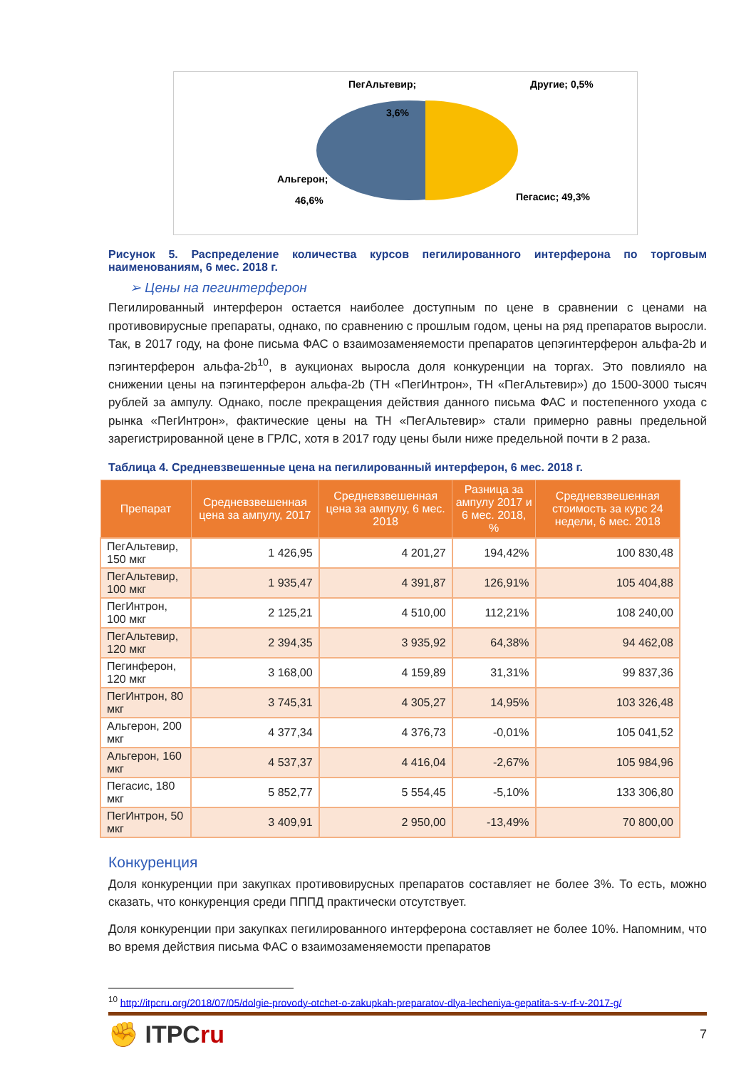ПегАльтевир;
3,6%
Другие; 0,5%
Альгерон;
46,6%
Пегасис; 49,3%
Рисунок 5. Распределение количества курсов пегилированного интерферона по торговым наименованиям, 6 мес. 2018 г.
➢ Цены на пегинтерферон
Пегилированный интерферон остается наиболее доступным по цене в сравнении с ценами на противовирусные препараты, однако, по сравнению с прошлым годом, цены на ряд препаратов выросли. Так, в 2017 году, на фоне письма ФАС о взаимозаменяемости препаратов цепэгинтерферон альфа-2b и пэгинтерферон альфа-2b<sup>10</sup>, в аукционах выросла доля конкуренции на торгах. Это повлияло на снижении цены на пэгинтерферон альфа-2b (ТН «ПегИнтрон», ТН «ПегАльтевир») до 1500-3000 тысяч рублей за ампулу. Однако, после прекращения действия данного письма ФАС и постепенного ухода с рынка «ПегИнтрон», фактические цены на ТН «ПегАльтевир» стали примерно равны предельной зарегистрированной цене в ГРЛС, хотя в 2017 году цены были ниже предельной почти в 2 раза.
Таблица 4. Средневзвешенные цена на пегилированный интерферон, 6 мес. 2018 г.
| Препарат | Средневзвешенная цена за ампулу, 2017 | Средневзвешенная цена за ампулу, 6 мес. 2018 | Разница за ампулу 2017 и 6 мес. 2018, % | Средневзвешенная стоимость за курс 24 недели, 6 мес. 2018 |
| --- | --- | --- | --- | --- |
| ПегАльтевир, 150 мкг | 1 426,95 | 4 201,27 | 194,42% | 100 830,48 |
| ПегАльтевир, 100 мкг | 1 935,47 | 4 391,87 | 126,91% | 105 404,88 |
| ПегИнтрон, 100 мкг | 2 125,21 | 4 510,00 | 112,21% | 108 240,00 |
| ПегАльтевир, 120 мкг | 2 394,35 | 3 935,92 | 64,38% | 94 462,08 |
| Пегинферон, 120 мкг | 3 168,00 | 4 159,89 | 31,31% | 99 837,36 |
| ПегИнтрон, 80 мкг | 3 745,31 | 4 305,27 | 14,95% | 103 326,48 |
| Альгерон, 200 мкг | 4 377,34 | 4 376,73 | -0,01% | 105 041,52 |
| Альгерон, 160 мкг | 4 537,37 | 4 416,04 | -2,67% | 105 984,96 |
| Пегасис, 180 мкг | 5 852,77 | 5 554,45 | -5,10% | 133 306,80 |
| ПегИнтрон, 50 мкг | 3 409,91 | 2 950,00 | -13,49% | 70 800,00 |
Конкуренция
Доля конкуренции при закупках противовирусных препаратов составляет не более 3%. То есть, можно сказать, что конкуренция среди ПППД практически отсутствует.
Доля конкуренции при закупках пегилированного интерферона составляет не более 10%. Напомним, что во время действия письма ФАС о взаимозаменяемости препаратов
<sup>10</sup> http://itpcru.org/2018/07/05/dolgie-provody-otchet-o-zakupkah-preparatov-dlya-lecheniya-gepatita-s-v-rf-v-2017-g/
✊ ITPCru
7